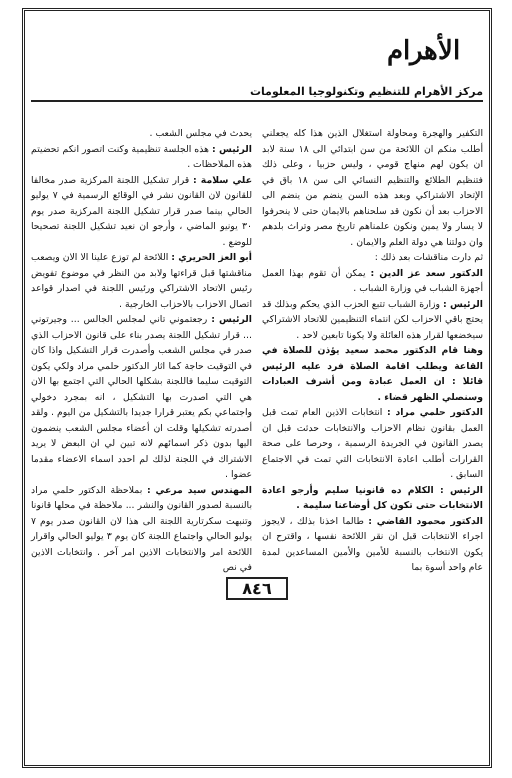الأهرام
مركز الأهرام للتنظيم وتكنولوجيا المعلومات
التكفير والهجرة ومحاولة استغلال الذين هذا كله يجعلني أطلب منكم ان اللائحة من سن ابتدائي الى ١٨ سنة لابد ان يكون لهم منهاج قومي ، وليس حزبيا ، وعلى ذلك فتنظيم الطلائع والتنظيم النسائي الى سن ١٨ باق في الإتحاد الاشتراكي وبعد هذه السن ينضم من ينضم الى الاحزاب بعد أن نكون قد سلحناهم بالايمان حتى لا ينحرفوا لا يسار ولا يمين ونكون علمناهم تاريخ مصر وتراث بلدهم وان دولتنا هي دولة العلم والايمان .
ثم دارت مناقشات بعد ذلك :
الدكتور سعد عز الدين : يمكن أن تقوم بهذا العمل أجهزة الشباب في وزارة الشباب .
الرئيس : وزارة الشباب تتبع الحزب الذي يحكم وبذلك قد يحتج باقي الاحزاب لكن انتماء التنظيمين للاتحاد الاشتراكي سيخضعها لقرار هذه العائلة ولا يكونا تابعين لاحد .
وهنا قام الدكتور محمد سعيد يؤذن للصلاة في القاعة ويطلب اقامة الصلاة فرد عليه الرئيس قائلا : ان العمل عبادة ومن أشرف العبادات وسنصلي الظهر قضاء .
الدكتور حلمي مراد : انتخابات الاذين العام تمت قبل العمل بقانون نظام الاحزاب والانتخابات حدثت قبل ان يصدر القانون في الجريدة الرسمية ، وحرصا على صحة القرارات أطلب اعادة الانتخابات التي تمت في الاجتماع السابق .
الرئيس : الكلام ده قانونيا سليم وأرجو اعادة الانتخابات حتى تكون كل أوضاعنا سليمة .
الدكتور محمود القاضي : طالما اخذنا بذلك ، لايجوز اجراء الانتخابات قبل ان نقر اللائحة نفسها ، واقترح ان يكون الانتخاب بالنسبة للأمين والأمين المساعدين لمدة عام واحد أسوة بما
يحدث في مجلس الشعب .
الرئيس : هذه الجلسة تنظيمية وكنت اتصور انكم تحضيتم هذه الملاحظات .
علي سلامة : قرار تشكيل اللجنة المركزية صدر مخالفا للقانون لان القانون نشر في الوقائع الرسمية في ٧ يوليو الحالي بينما صدر قرار تشكيل اللجنة المركزية صدر يوم ٣٠ يونيو الماضي ، وأرجو ان نعيد تشكيل اللجنة تصحيحا للوضع .
أبو العز الحريري : اللائحة لم توزع علينا الا الان ويصعب مناقشتها قبل قراءتها ولابد من النظر في موضوع تفويض رئيس الاتحاد الاشتراكي ورئيس اللجنة في اصدار قواعد اتصال الاحزاب بالاحزاب الخارجية .
الرئيس : رجعتموني تاني لمجلس الجالس ... وجيرتوني ... قرار تشكيل اللجنة يصدر بناء على قانون الاحزاب الذي صدر في مجلس الشعب وأصدرت قرار التشكيل واذا كان في التوقيت حاجة كما اثار الدكتور حلمي مراد ولكي يكون التوقيت سليما فاللجنة بشكلها الحالي التي اجتمع بها الان هي التي اصدرت بها التشكيل ، انه بمجرد دخولي واجتماعي بكم يعتبر قرارا جديدا بالتشكيل من اليوم . ولقد أصدرته تشكيلها وقلت ان أعضاء مجلس الشعب ينضمون اليها بدون ذكر اسمائهم لانه تبين لي ان البعض لا يريد الاشتراك في اللجنة لذلك لم احدد اسماء الاعضاء مقدما عضوا .
المهندس سيد مرعي : بملاحظة الدكتور حلمي مراد بالنسبة لصدور القانون والنشر ... ملاحظة في محلها قانونا وتنبهت سكرتارية اللجنة الى هذا لان القانون صدر يوم ٧ يوليو الحالي واجتماع اللجنة كان يوم ٣ يوليو الحالي واقرار اللائحة امر والانتخابات الاذين امر آخر . وانتخابات الاذين في نص
٨٤٦